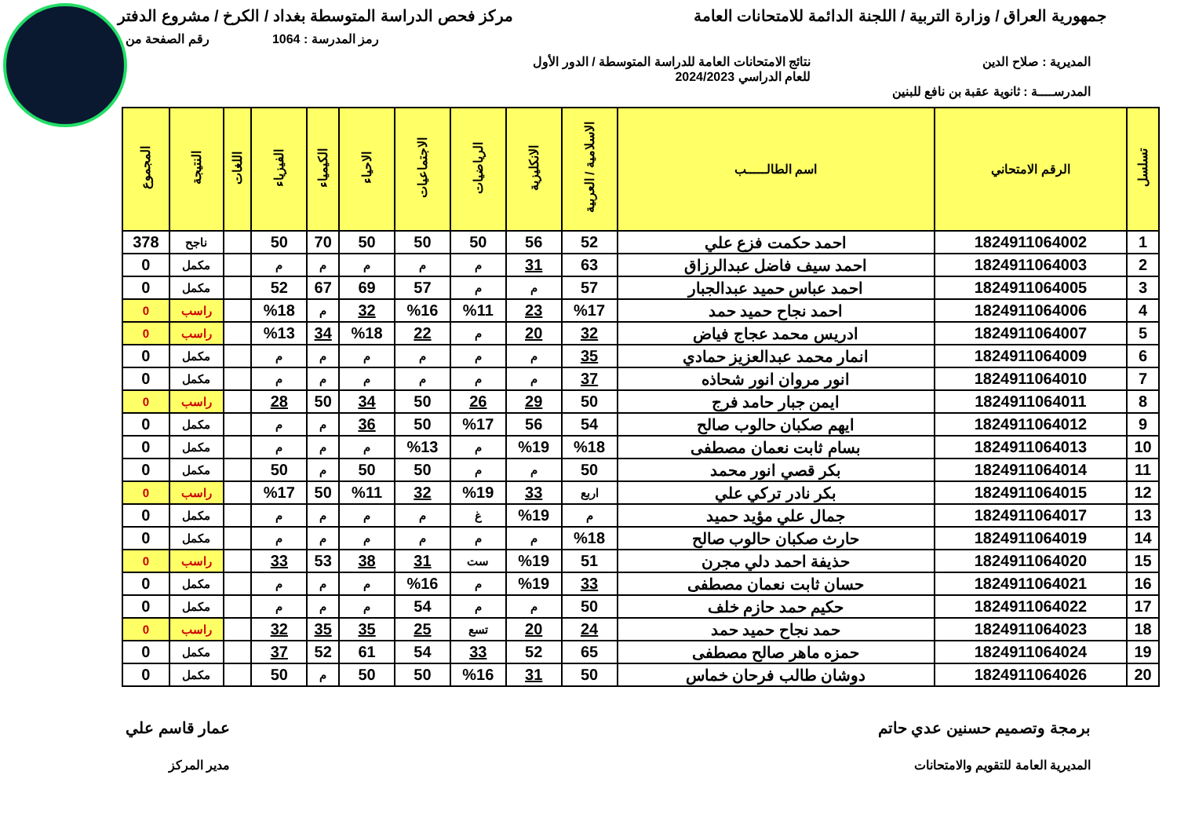جمهورية العراق / وزارة التربية / اللجنة الدائمة للامتحانات العامة
مركز فحص الدراسة المتوسطة بغداد / الكرخ / مشروع الدفتر
رمز المدرسة : 1064 رقم الصفحة من
المديرية : صلاح الدين نتائج الامتحانات العامة للدراسة المتوسطة / الدور الأول
للعام الدراسي 2024/2023
المدرســــة : ثانوية عقبة بن نافع للبنين
| تسلسل | الرقم الامتحاني | اسم الطالـــــب | الاسلامية / العربية | الانكليزية | الرياضيات | الاجتماعيات | الاحياء | الكيمياء | الفيزياء | اللغات | النتيجة | المجموع |
| --- | --- | --- | --- | --- | --- | --- | --- | --- | --- | --- | --- | --- |
| 1 | 1824911064002 | احمد حكمت فزع علي | 52 | 56 | 50 | 50 | 50 | 70 | 50 | | ناجح | 378 |
| 2 | 1824911064003 | احمد سيف فاضل عبدالرزاق | 63 | 31 | م | م | م | م | م | | مكمل | 0 |
| 3 | 1824911064005 | احمد عباس حميد عبدالجبار | 57 | م | م | 57 | 69 | 67 | 52 | | مكمل | 0 |
| 4 | 1824911064006 | احمد نجاح حميد حمد | %17 | 23 | %11 | %16 | 32 | م | %18 | | راسب | 0 |
| 5 | 1824911064007 | ادريس محمد عجاج فياض | 32 | 20 | م | 22 | %18 | 34 | %13 | | راسب | 0 |
| 6 | 1824911064009 | انمار محمد عبدالعزيز حمادي | 35 | م | م | م | م | م | م | | مكمل | 0 |
| 7 | 1824911064010 | انور مروان انور شحاذه | 37 | م | م | م | م | م | م | | مكمل | 0 |
| 8 | 1824911064011 | ايمن جبار حامد فرج | 50 | 29 | 26 | 50 | 34 | 50 | 28 | | راسب | 0 |
| 9 | 1824911064012 | ايهم صكبان حالوب صالح | 54 | 56 | %17 | 50 | 36 | م | م | | مكمل | 0 |
| 10 | 1824911064013 | بسام ثابت نعمان مصطفى | %18 | %19 | م | %13 | م | م | م | | مكمل | 0 |
| 11 | 1824911064014 | بكر قصي انور محمد | 50 | م | م | 50 | 50 | م | 50 | | مكمل | 0 |
| 12 | 1824911064015 | بكر نادر تركي علي | اربع | 33 | %19 | 32 | %11 | 50 | %17 | | راسب | 0 |
| 13 | 1824911064017 | جمال علي مؤيد حميد | م | %19 | غ | م | م | م | م | | مكمل | 0 |
| 14 | 1824911064019 | حارث صكبان حالوب صالح | %18 | م | م | م | م | م | م | | مكمل | 0 |
| 15 | 1824911064020 | حذيفة احمد دلي مجرن | 51 | %19 | ست | 31 | 38 | 53 | 33 | | راسب | 0 |
| 16 | 1824911064021 | حسان ثابت نعمان مصطفى | 33 | %19 | م | %16 | م | م | م | | مكمل | 0 |
| 17 | 1824911064022 | حكيم حمد حازم خلف | 50 | م | م | 54 | م | م | م | | مكمل | 0 |
| 18 | 1824911064023 | حمد نجاح حميد حمد | 24 | 20 | تسع | 25 | 35 | 35 | 32 | | راسب | 0 |
| 19 | 1824911064024 | حمزه ماهر صالح مصطفى | 65 | 52 | 33 | 54 | 61 | 52 | 37 | | مكمل | 0 |
| 20 | 1824911064026 | دوشان طالب فرحان خماس | 50 | 31 | %16 | 50 | 50 | م | 50 | | مكمل | 0 |
برمجة وتصميم حسنين عدي حاتم
المديرية العامة للتقويم والامتحانات
عمار قاسم علي
مدير المركز